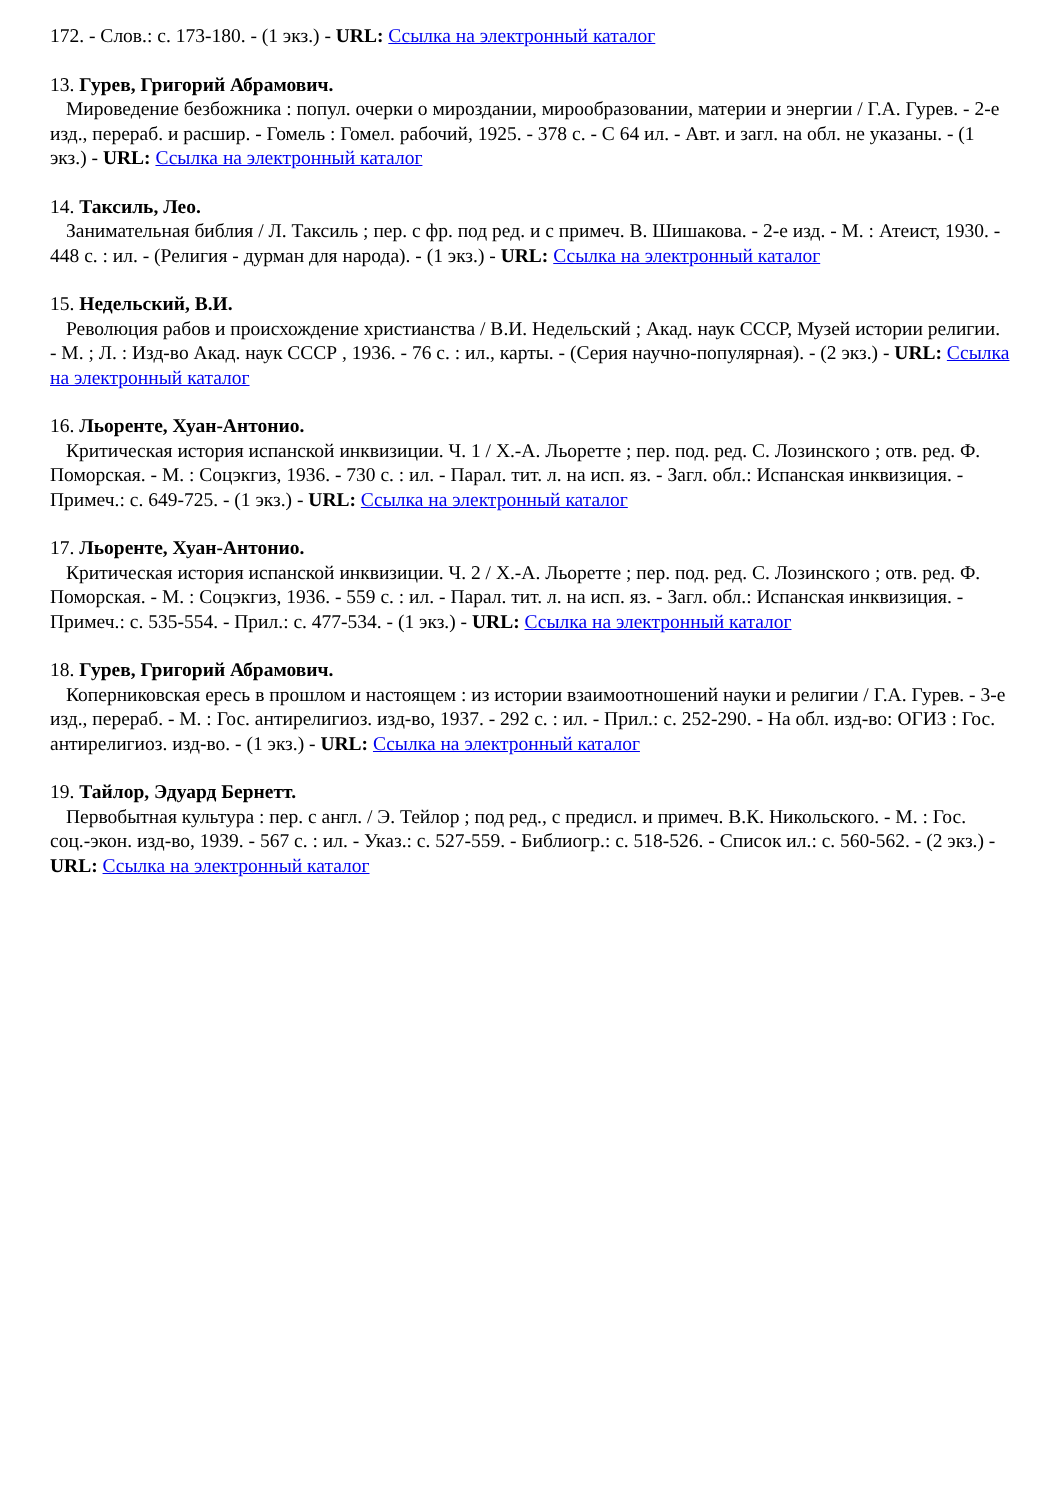172. - Слов.: с. 173-180. - (1 экз.) - URL: Ссылка на электронный каталог
13. Гурев, Григорий Абрамович.
Мироведение безбожника : попул. очерки о мироздании, мирообразовании, материи и энергии / Г.А. Гурев. - 2-е изд., перераб. и расшир. - Гомель : Гомел. рабочий, 1925. - 378 с. - С 64 ил. - Авт. и загл. на обл. не указаны. - (1 экз.) - URL: Ссылка на электронный каталог
14. Таксиль, Лео.
Занимательная библия / Л. Таксиль ; пер. с фр. под ред. и с примеч. В. Шишакова. - 2-е изд. - М. : Атеист, 1930. - 448 с. : ил. - (Религия - дурман для народа). - (1 экз.) - URL: Ссылка на электронный каталог
15. Недельский, В.И.
Революция рабов и происхождение христианства / В.И. Недельский ; Акад. наук СССР, Музей истории религии. - М. ; Л. : Изд-во Акад. наук СССР , 1936. - 76 с. : ил., карты. - (Серия научно-популярная). - (2 экз.) - URL: Ссылка на электронный каталог
16. Льоренте, Хуан-Антонио.
Критическая история испанской инквизиции. Ч. 1 / Х.-А. Льоретте ; пер. под. ред. С. Лозинского ; отв. ред. Ф. Поморская. - М. : Соцэкгиз, 1936. - 730 с. : ил. - Парал. тит. л. на исп. яз. - Загл. обл.: Испанская инквизиция. - Примеч.: с. 649-725. - (1 экз.) - URL: Ссылка на электронный каталог
17. Льоренте, Хуан-Антонио.
Критическая история испанской инквизиции. Ч. 2 / Х.-А. Льоретте ; пер. под. ред. С. Лозинского ; отв. ред. Ф. Поморская. - М. : Соцэкгиз, 1936. - 559 с. : ил. - Парал. тит. л. на исп. яз. - Загл. обл.: Испанская инквизиция. - Примеч.: с. 535-554. - Прил.: с. 477-534. - (1 экз.) - URL: Ссылка на электронный каталог
18. Гурев, Григорий Абрамович.
Коперниковская ересь в прошлом и настоящем : из истории взаимоотношений науки и религии / Г.А. Гурев. - 3-е изд., перераб. - М. : Гос. антирелигиоз. изд-во, 1937. - 292 с. : ил. - Прил.: с. 252-290. - На обл. изд-во: ОГИЗ : Гос. антирелигиоз. изд-во. - (1 экз.) - URL: Ссылка на электронный каталог
19. Тайлор, Эдуард Бернетт.
Первобытная культура : пер. с англ. / Э. Тейлор ; под ред., с предисл. и примеч. В.К. Никольского. - М. : Гос. соц.-экон. изд-во, 1939. - 567 с. : ил. - Указ.: с. 527-559. - Библиогр.: с. 518-526. - Список ил.: с. 560-562. - (2 экз.) - URL: Ссылка на электронный каталог